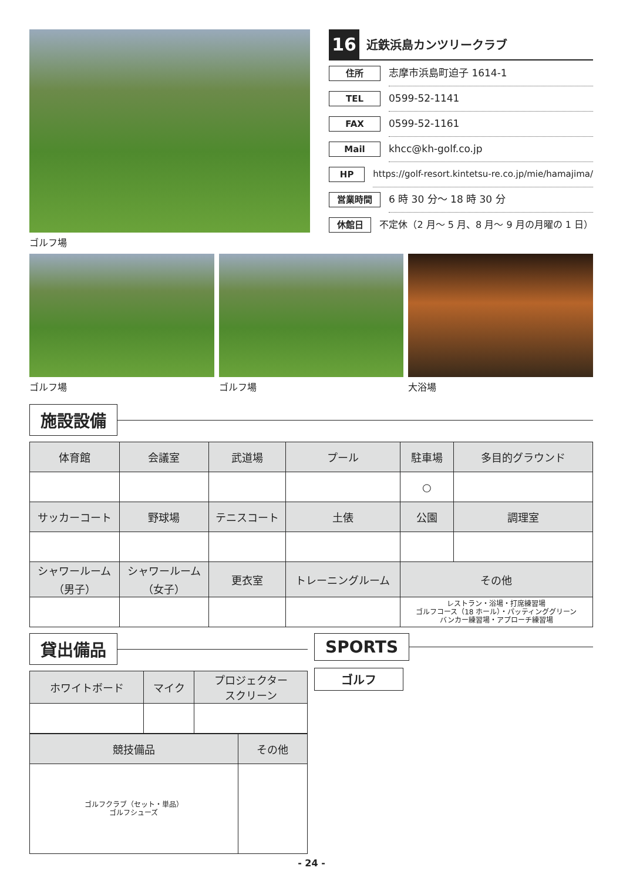ゴルフ場
16
近鉄浜島カンツリークラブ
住所
志摩市浜島町迫子 1614-1
TEL
0599-52-1141
FAX
0599-52-1161
Mail
khcc@kh-golf.co.jp
HP
https://golf-resort.kintetsu-re.co.jp/mie/hamajima/
営業時間
6 時 30 分～ 18 時 30 分
休館日
不定休（2 月～ 5 月、8 月～ 9 月の月曜の 1 日）
ゴルフ場 ゴルフ場 大浴場
施設設備
| 体育館 | 会議室 | 武道場 | プール | 駐車場 | 多目的グラウンド |
| --- | --- | --- | --- | --- | --- |
| | | | | ○ | |
| サッカーコート | 野球場 | テニスコート | 土俵 | 公園 | 調理室 |
| シャワールーム （男子） | シャワールーム （女子） | 更衣室 | トレーニングルーム | その他 | |
| | | | | レストラン・浴場・打席練習場 ゴルフコース（18 ホール）・パッティンググリーン バンカー練習場・アプローチ練習場 | |
貸出備品
| ホワイトボード | マイク | プロジェクター スクリーン |
| --- | --- | --- |
| 競技備品 | その他 |
| --- | --- |
| ゴルフクラブ（セット・単品） ゴルフシューズ | |
SPORTS
ゴルフ
- 24 -